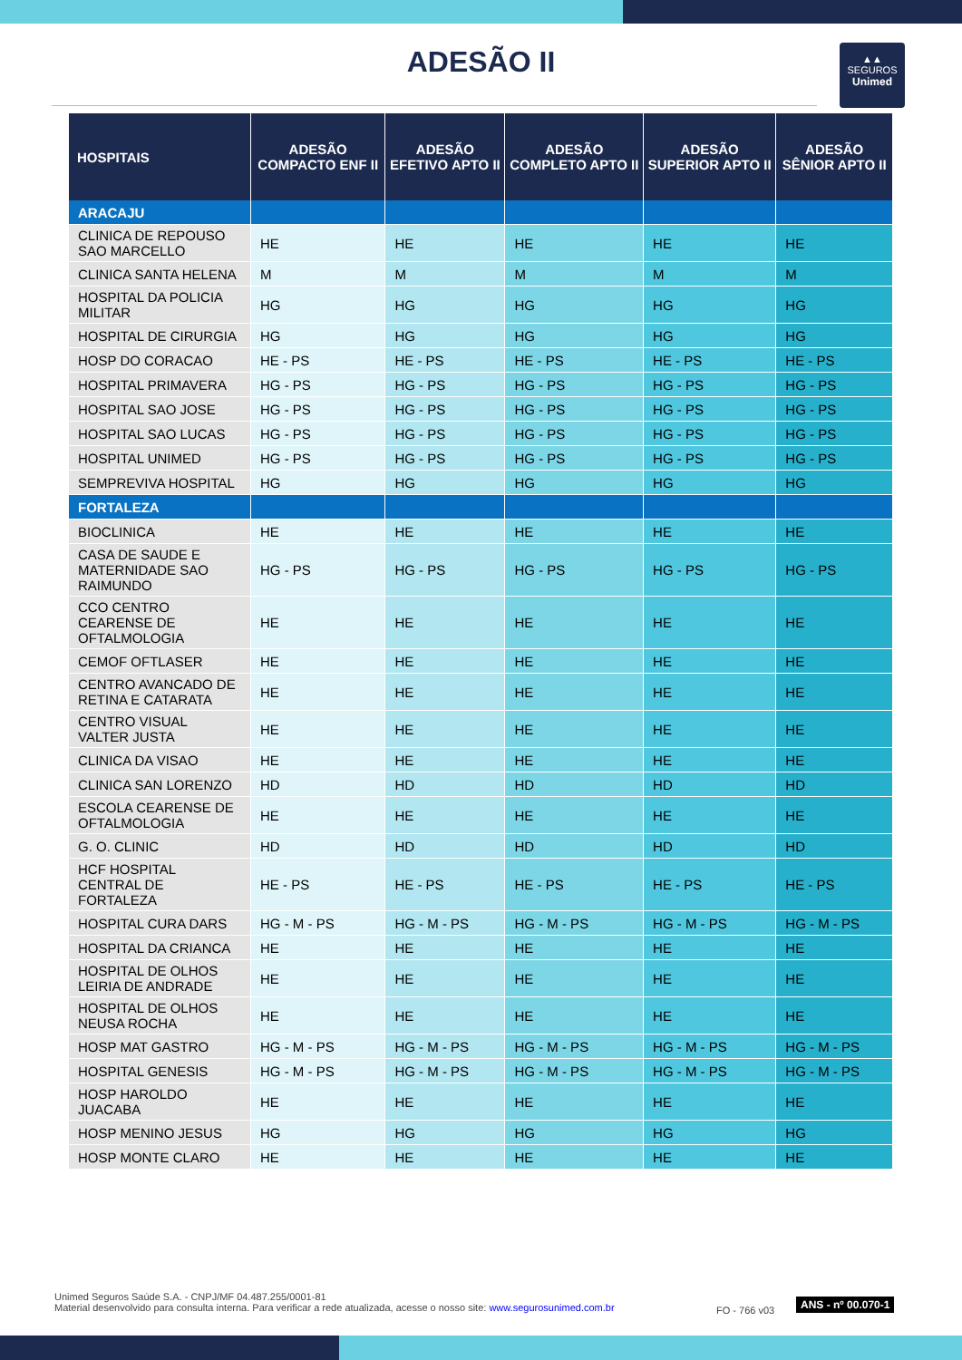ADESÃO II
▲▲
SEGUROS
Unimed
| HOSPITAIS | ADESÃO COMPACTO ENF II | ADESÃO EFETIVO APTO II | ADESÃO COMPLETO APTO II | ADESÃO SUPERIOR APTO II | ADESÃO SÊNIOR APTO II |
| --- | --- | --- | --- | --- | --- |
| ARACAJU | | | | | |
| CLINICA DE REPOUSO SAO MARCELLO | HE | HE | HE | HE | HE |
| CLINICA SANTA HELENA | M | M | M | M | M |
| HOSPITAL DA POLICIA MILITAR | HG | HG | HG | HG | HG |
| HOSPITAL DE CIRURGIA | HG | HG | HG | HG | HG |
| HOSP DO CORACAO | HE - PS | HE - PS | HE - PS | HE - PS | HE - PS |
| HOSPITAL PRIMAVERA | HG - PS | HG - PS | HG - PS | HG - PS | HG - PS |
| HOSPITAL SAO JOSE | HG - PS | HG - PS | HG - PS | HG - PS | HG - PS |
| HOSPITAL SAO LUCAS | HG - PS | HG - PS | HG - PS | HG - PS | HG - PS |
| HOSPITAL UNIMED | HG - PS | HG - PS | HG - PS | HG - PS | HG - PS |
| SEMPREVIVA HOSPITAL | HG | HG | HG | HG | HG |
| FORTALEZA | | | | | |
| BIOCLINICA | HE | HE | HE | HE | HE |
| CASA DE SAUDE E MATERNIDADE SAO RAIMUNDO | HG - PS | HG - PS | HG - PS | HG - PS | HG - PS |
| CCO CENTRO CEARENSE DE OFTALMOLOGIA | HE | HE | HE | HE | HE |
| CEMOF OFTLASER | HE | HE | HE | HE | HE |
| CENTRO AVANCADO DE RETINA E CATARATA | HE | HE | HE | HE | HE |
| CENTRO VISUAL VALTER JUSTA | HE | HE | HE | HE | HE |
| CLINICA DA VISAO | HE | HE | HE | HE | HE |
| CLINICA SAN LORENZO | HD | HD | HD | HD | HD |
| ESCOLA CEARENSE DE OFTALMOLOGIA | HE | HE | HE | HE | HE |
| G. O. CLINIC | HD | HD | HD | HD | HD |
| HCF HOSPITAL CENTRAL DE FORTALEZA | HE - PS | HE - PS | HE - PS | HE - PS | HE - PS |
| HOSPITAL CURA DARS | HG - M - PS | HG - M - PS | HG - M - PS | HG - M - PS | HG - M - PS |
| HOSPITAL DA CRIANCA | HE | HE | HE | HE | HE |
| HOSPITAL DE OLHOS LEIRIA DE ANDRADE | HE | HE | HE | HE | HE |
| HOSPITAL DE OLHOS NEUSA ROCHA | HE | HE | HE | HE | HE |
| HOSP MAT GASTRO | HG - M - PS | HG - M - PS | HG - M - PS | HG - M - PS | HG - M - PS |
| HOSPITAL GENESIS | HG - M - PS | HG - M - PS | HG - M - PS | HG - M - PS | HG - M - PS |
| HOSP HAROLDO JUACABA | HE | HE | HE | HE | HE |
| HOSP MENINO JESUS | HG | HG | HG | HG | HG |
| HOSP MONTE CLARO | HE | HE | HE | HE | HE |
Unimed Seguros Saúde S.A. - CNPJ/MF 04.487.255/0001-81
Material desenvolvido para consulta interna. Para verificar a rede atualizada, acesse o nosso site: www.segurosunimed.com.br
FO - 766 v03
ANS - nº 00.070-1